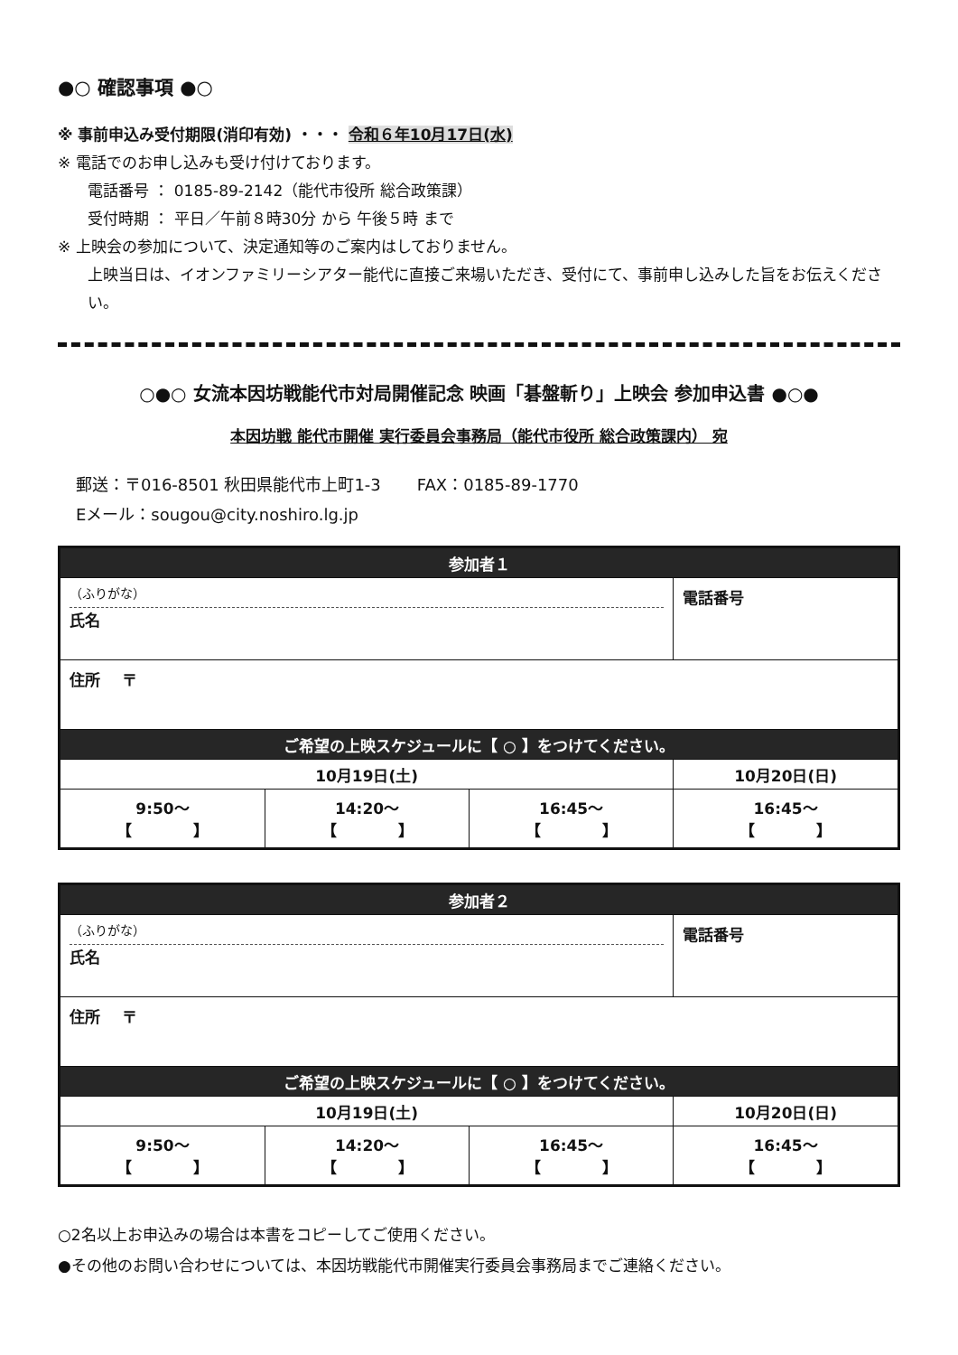●○ 確認事項 ●○
※ 事前申込み受付期限(消印有効) ・・・ 令和６年10月17日(水)
※ 電話でのお申し込みも受け付けております。
電話番号 ： 0185-89-2142（能代市役所 総合政策課）
受付時期 ： 平日／午前８時30分 から 午後５時 まで
※ 上映会の参加について、決定通知等のご案内はしておりません。
上映当日は、イオンファミリーシアター能代に直接ご来場いただき、受付にて、事前申し込みした旨をお伝えください。
○●○ 女流本因坊戦能代市対局開催記念 映画「碁盤斬り」上映会 参加申込書 ●○●
本因坊戦 能代市開催 実行委員会事務局（能代市役所 総合政策課内） 宛
郵送：〒016-8501 秋田県能代市上町1-3 FAX：0185-89-1770
Eメール：sougou@city.noshiro.lg.jp
| 参加者１ | | | |
| --- | --- | --- | --- |
| （ふりがな） 氏名 | | | 電話番号 |
| 住所 〒 | | | |
| ご希望の上映スケジュールに【 ○ 】をつけてください。 | | | |
| 10月19日(土) | | | 10月20日(日) |
| 9:50～ 【 】 | 14:20～ 【 】 | 16:45～ 【 】 | 16:45～ 【 】 |
| 参加者２ | | | |
| --- | --- | --- | --- |
| （ふりがな） 氏名 | | | 電話番号 |
| 住所 〒 | | | |
| ご希望の上映スケジュールに【 ○ 】をつけてください。 | | | |
| 10月19日(土) | | | 10月20日(日) |
| 9:50～ 【 】 | 14:20～ 【 】 | 16:45～ 【 】 | 16:45～ 【 】 |
○2名以上お申込みの場合は本書をコピーしてご使用ください。
●その他のお問い合わせについては、本因坊戦能代市開催実行委員会事務局までご連絡ください。